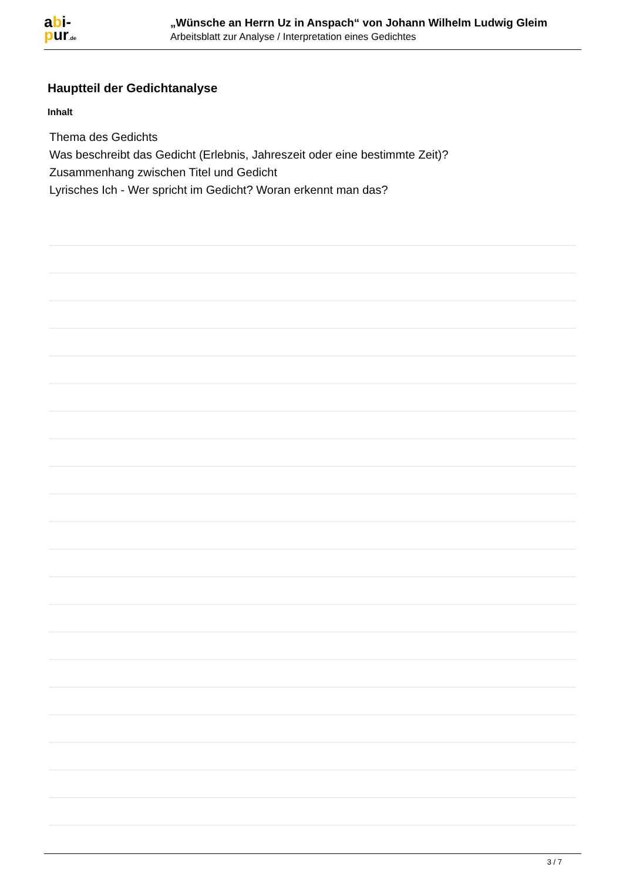abi-
pur.de
„Wünsche an Herrn Uz in Anspach“ von Johann Wilhelm Ludwig Gleim
Arbeitsblatt zur Analyse / Interpretation eines Gedichtes
Hauptteil der Gedichtanalyse
Inhalt
Thema des Gedichts
Was beschreibt das Gedicht (Erlebnis, Jahreszeit oder eine bestimmte Zeit)?
Zusammenhang zwischen Titel und Gedicht
Lyrisches Ich - Wer spricht im Gedicht? Woran erkennt man das?
3 / 7